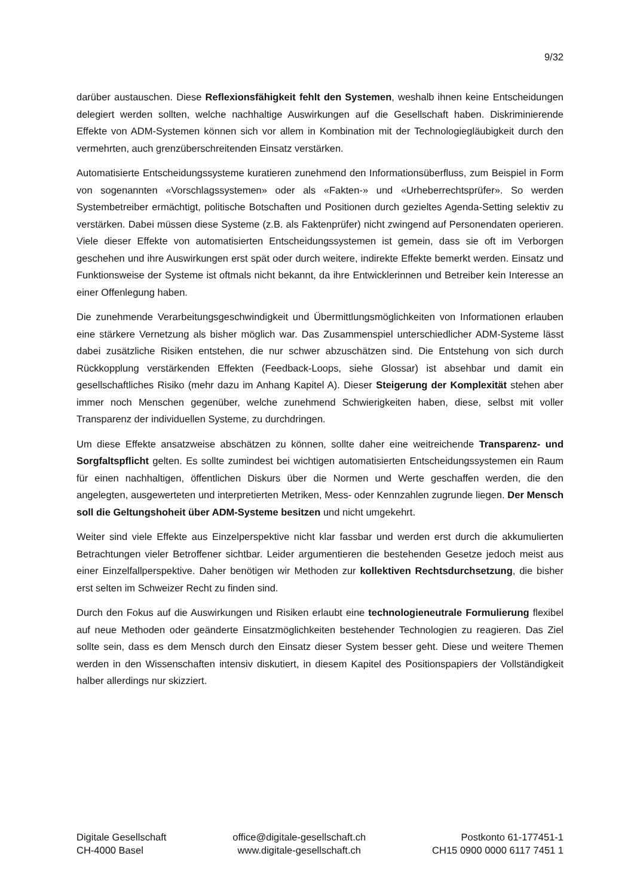9/32
darüber austauschen. Diese Reflexionsfähigkeit fehlt den Systemen, weshalb ihnen keine Entscheidungen delegiert werden sollten, welche nachhaltige Auswirkungen auf die Gesellschaft haben. Diskriminierende Effekte von ADM-Systemen können sich vor allem in Kombination mit der Technologiegläubigkeit durch den vermehrten, auch grenzüberschreitenden Einsatz verstärken.
Automatisierte Entscheidungssysteme kuratieren zunehmend den Informationsüberfluss, zum Beispiel in Form von sogenannten «Vorschlagssystemen» oder als «Fakten-» und «Urheberrechtsprüfer». So werden Systembetreiber ermächtigt, politische Botschaften und Positionen durch gezieltes Agenda-Setting selektiv zu verstärken. Dabei müssen diese Systeme (z.B. als Faktenprüfer) nicht zwingend auf Personendaten operieren. Viele dieser Effekte von automatisierten Entscheidungssystemen ist gemein, dass sie oft im Verborgen geschehen und ihre Auswirkungen erst spät oder durch weitere, indirekte Effekte bemerkt werden. Einsatz und Funktionsweise der Systeme ist oftmals nicht bekannt, da ihre Entwicklerinnen und Betreiber kein Interesse an einer Offenlegung haben.
Die zunehmende Verarbeitungsgeschwindigkeit und Übermittlungsmöglichkeiten von Informationen erlauben eine stärkere Vernetzung als bisher möglich war. Das Zusammenspiel unterschiedlicher ADM-Systeme lässt dabei zusätzliche Risiken entstehen, die nur schwer abzuschätzen sind. Die Entstehung von sich durch Rückkopplung verstärkenden Effekten (Feedback-Loops, siehe Glossar) ist absehbar und damit ein gesellschaftliches Risiko (mehr dazu im Anhang Kapitel A). Dieser Steigerung der Komplexität stehen aber immer noch Menschen gegenüber, welche zunehmend Schwierigkeiten haben, diese, selbst mit voller Transparenz der individuellen Systeme, zu durchdringen.
Um diese Effekte ansatzweise abschätzen zu können, sollte daher eine weitreichende Transparenz- und Sorgfaltspflicht gelten. Es sollte zumindest bei wichtigen automatisierten Entscheidungssystemen ein Raum für einen nachhaltigen, öffentlichen Diskurs über die Normen und Werte geschaffen werden, die den angelegten, ausgewerteten und interpretierten Metriken, Mess- oder Kennzahlen zugrunde liegen. Der Mensch soll die Geltungshoheit über ADM-Systeme besitzen und nicht umgekehrt.
Weiter sind viele Effekte aus Einzelperspektive nicht klar fassbar und werden erst durch die akkumulierten Betrachtungen vieler Betroffener sichtbar. Leider argumentieren die bestehenden Gesetze jedoch meist aus einer Einzelfallperspektive. Daher benötigen wir Methoden zur kollektiven Rechtsdurchsetzung, die bisher erst selten im Schweizer Recht zu finden sind.
Durch den Fokus auf die Auswirkungen und Risiken erlaubt eine technologieneutrale Formulierung flexibel auf neue Methoden oder geänderte Einsatzmöglichkeiten bestehender Technologien zu reagieren. Das Ziel sollte sein, dass es dem Mensch durch den Einsatz dieser System besser geht. Diese und weitere Themen werden in den Wissenschaften intensiv diskutiert, in diesem Kapitel des Positionspapiers der Vollständigkeit halber allerdings nur skizziert.
Digitale Gesellschaft
CH-4000 Basel
office@digitale-gesellschaft.ch
www.digitale-gesellschaft.ch
Postkonto 61-177451-1
CH15 0900 0000 6117 7451 1